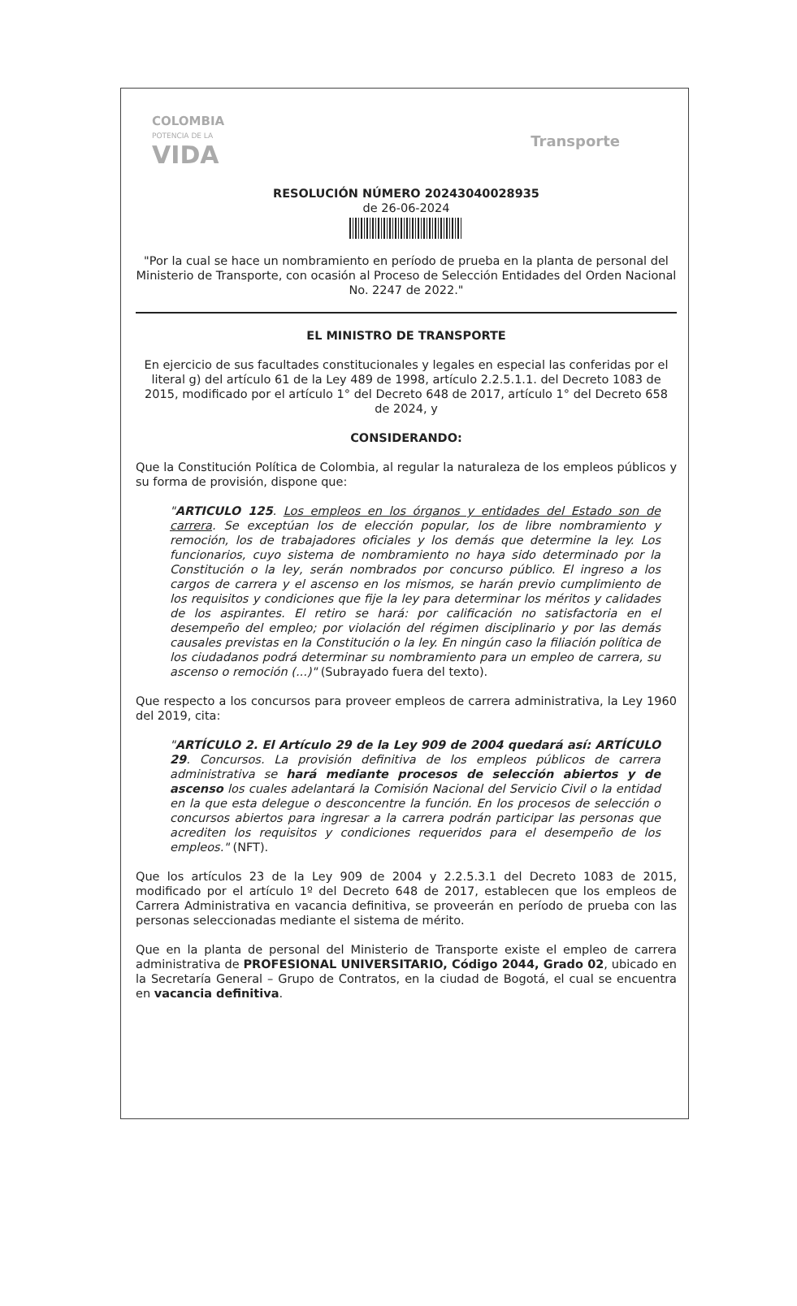COLOMBIA
POTENCIA DE LA
VIDA
Transporte
RESOLUCIÓN NÚMERO 20243040028935
de 26-06-2024
"Por la cual se hace un nombramiento en período de prueba en la planta de personal del Ministerio de Transporte, con ocasión al Proceso de Selección Entidades del Orden Nacional No. 2247 de 2022."
EL MINISTRO DE TRANSPORTE
En ejercicio de sus facultades constitucionales y legales en especial las conferidas por el literal g) del artículo 61 de la Ley 489 de 1998, artículo 2.2.5.1.1. del Decreto 1083 de 2015, modificado por el artículo 1° del Decreto 648 de 2017, artículo 1° del Decreto 658 de 2024, y
CONSIDERANDO:
Que la Constitución Política de Colombia, al regular la naturaleza de los empleos públicos y su forma de provisión, dispone que:
"ARTICULO 125. Los empleos en los órganos y entidades del Estado son de carrera. Se exceptúan los de elección popular, los de libre nombramiento y remoción, los de trabajadores oficiales y los demás que determine la ley. Los funcionarios, cuyo sistema de nombramiento no haya sido determinado por la Constitución o la ley, serán nombrados por concurso público. El ingreso a los cargos de carrera y el ascenso en los mismos, se harán previo cumplimiento de los requisitos y condiciones que fije la ley para determinar los méritos y calidades de los aspirantes. El retiro se hará: por calificación no satisfactoria en el desempeño del empleo; por violación del régimen disciplinario y por las demás causales previstas en la Constitución o la ley. En ningún caso la filiación política de los ciudadanos podrá determinar su nombramiento para un empleo de carrera, su ascenso o remoción (...)" (Subrayado fuera del texto).
Que respecto a los concursos para proveer empleos de carrera administrativa, la Ley 1960 del 2019, cita:
"ARTÍCULO 2. El Artículo 29 de la Ley 909 de 2004 quedará así: ARTÍCULO 29. Concursos. La provisión definitiva de los empleos públicos de carrera administrativa se hará mediante procesos de selección abiertos y de ascenso los cuales adelantará la Comisión Nacional del Servicio Civil o la entidad en la que esta delegue o desconcentre la función. En los procesos de selección o concursos abiertos para ingresar a la carrera podrán participar las personas que acrediten los requisitos y condiciones requeridos para el desempeño de los empleos." (NFT).
Que los artículos 23 de la Ley 909 de 2004 y 2.2.5.3.1 del Decreto 1083 de 2015, modificado por el artículo 1º del Decreto 648 de 2017, establecen que los empleos de Carrera Administrativa en vacancia definitiva, se proveerán en período de prueba con las personas seleccionadas mediante el sistema de mérito.
Que en la planta de personal del Ministerio de Transporte existe el empleo de carrera administrativa de PROFESIONAL UNIVERSITARIO, Código 2044, Grado 02, ubicado en la Secretaría General – Grupo de Contratos, en la ciudad de Bogotá, el cual se encuentra en vacancia definitiva.